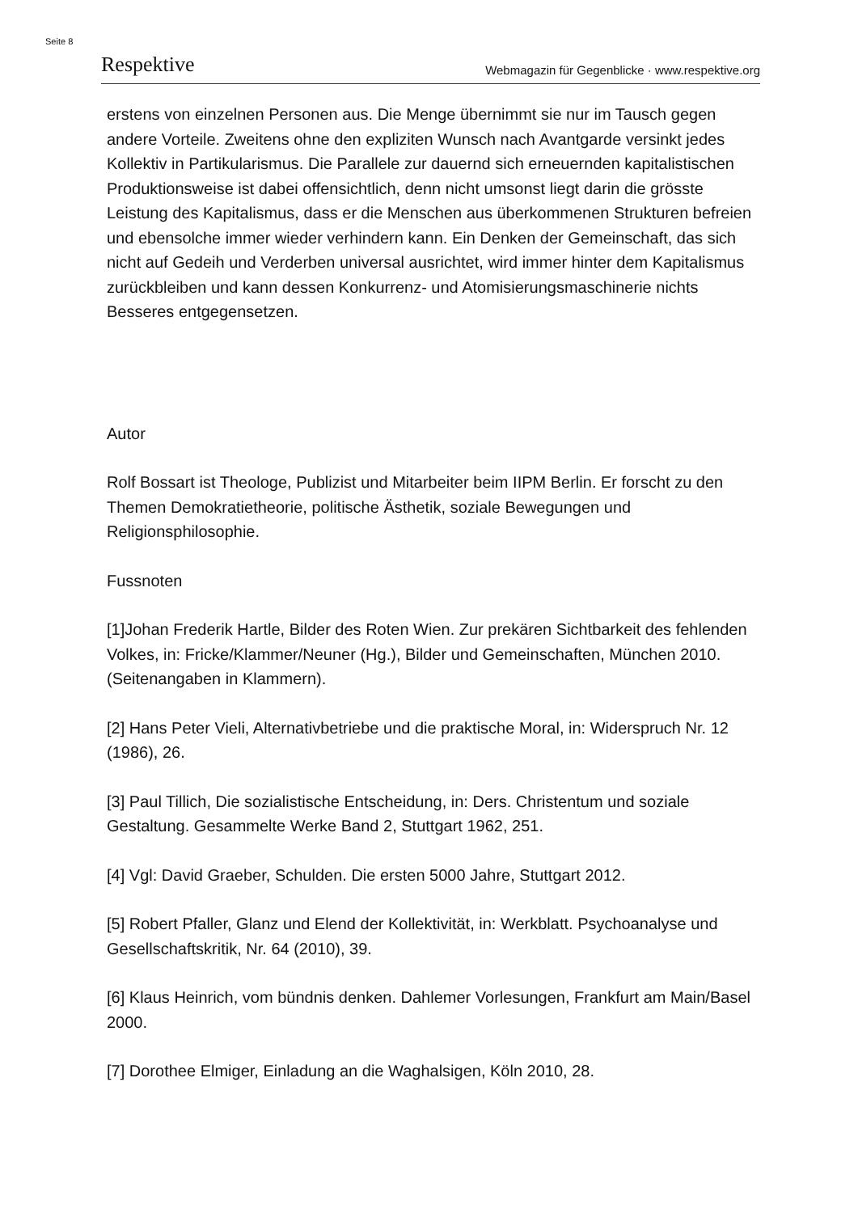Seite 8
Respektive Webmagazin für Gegenblicke · www.respektive.org
erstens von einzelnen Personen aus. Die Menge übernimmt sie nur im Tausch gegen andere Vorteile. Zweitens ohne den expliziten Wunsch nach Avantgarde versinkt jedes Kollektiv in Partikularismus. Die Parallele zur dauernd sich erneuernden kapitalistischen Produktionsweise ist dabei offensichtlich, denn nicht umsonst liegt darin die grösste Leistung des Kapitalismus, dass er die Menschen aus überkommenen Strukturen befreien und ebensolche immer wieder verhindern kann. Ein Denken der Gemeinschaft, das sich nicht auf Gedeih und Verderben universal ausrichtet, wird immer hinter dem Kapitalismus zurückbleiben und kann dessen Konkurrenz- und Atomisierungsmaschinerie nichts Besseres entgegensetzen.
Autor
Rolf Bossart ist Theologe, Publizist und Mitarbeiter beim IIPM Berlin. Er forscht zu den Themen Demokratietheorie, politische Ästhetik, soziale Bewegungen und Religionsphilosophie.
Fussnoten
[1]Johan Frederik Hartle, Bilder des Roten Wien. Zur prekären Sichtbarkeit des fehlenden Volkes, in: Fricke/Klammer/Neuner (Hg.), Bilder und Gemeinschaften, München 2010. (Seitenangaben in Klammern).
[2] Hans Peter Vieli, Alternativbetriebe und die praktische Moral, in: Widerspruch Nr. 12 (1986), 26.
[3] Paul Tillich, Die sozialistische Entscheidung, in: Ders. Christentum und soziale Gestaltung. Gesammelte Werke Band 2, Stuttgart 1962, 251.
[4] Vgl: David Graeber, Schulden. Die ersten 5000 Jahre, Stuttgart 2012.
[5] Robert Pfaller, Glanz und Elend der Kollektivität, in: Werkblatt. Psychoanalyse und Gesellschaftskritik, Nr. 64 (2010), 39.
[6] Klaus Heinrich, vom bündnis denken. Dahlemer Vorlesungen, Frankfurt am Main/Basel 2000.
[7] Dorothee Elmiger, Einladung an die Waghalsigen, Köln 2010, 28.